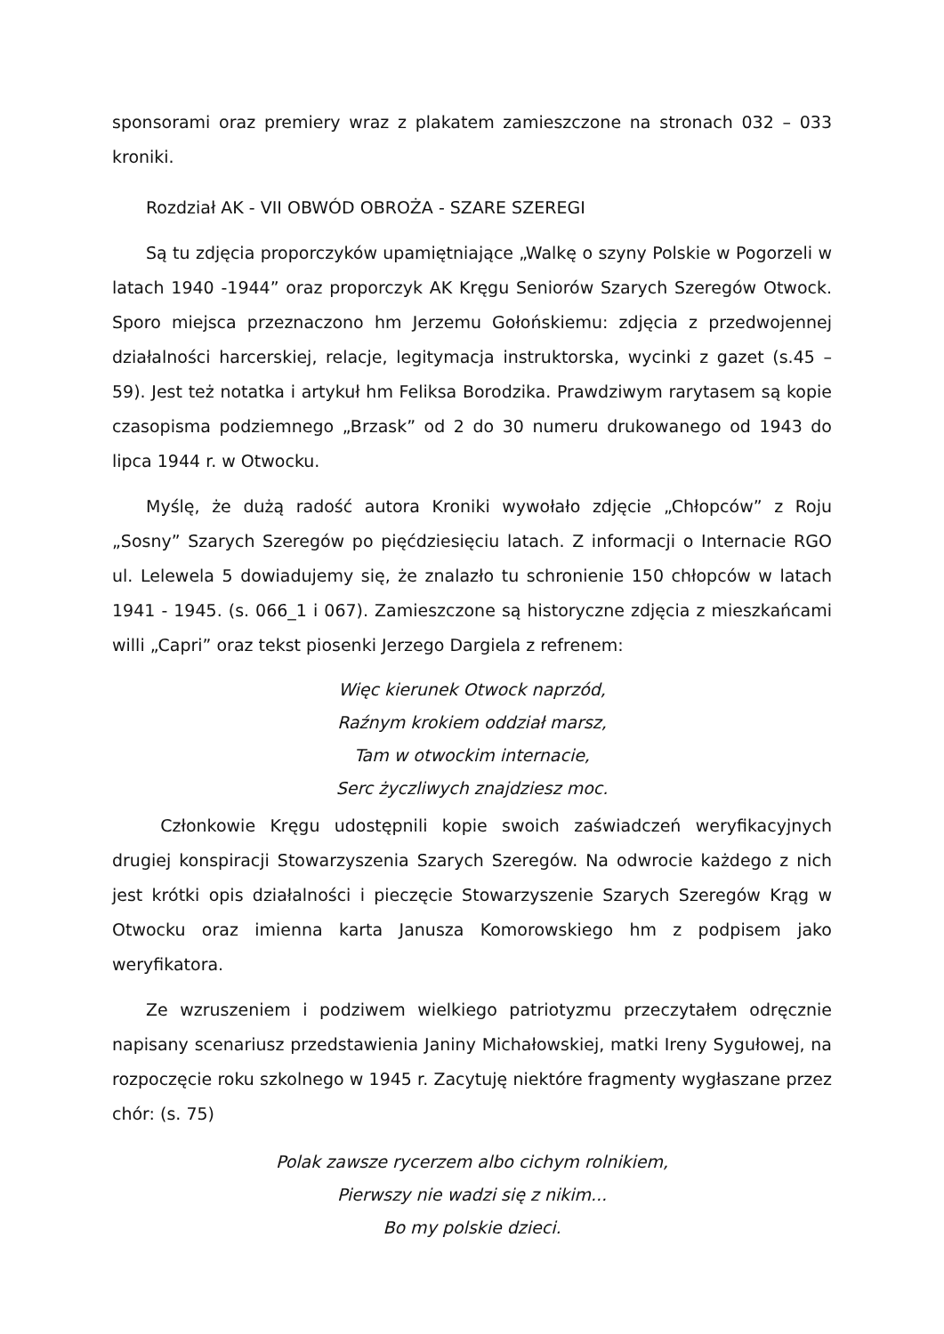sponsorami oraz premiery wraz z plakatem zamieszczone na stronach 032 – 033 kroniki.
Rozdział AK - VII OBWÓD OBROŻA - SZARE SZEREGI
Są tu zdjęcia proporczyków upamiętniające „Walkę o szyny Polskie w Pogorzeli w latach 1940 -1944” oraz proporczyk AK Kręgu Seniorów Szarych Szeregów Otwock. Sporo miejsca przeznaczono hm Jerzemu Gołońskiemu: zdjęcia z przedwojennej działalności harcerskiej, relacje, legitymacja instruktorska, wycinki z gazet (s.45 – 59). Jest też notatka i artykuł hm Feliksa Borodzika. Prawdziwym rarytasem są kopie czasopisma podziemnego „Brzask” od 2 do 30 numeru drukowanego od 1943 do lipca 1944 r. w Otwocku.
Myślę, że dużą radość autora Kroniki wywołało zdjęcie „Chłopców” z Roju „Sosny” Szarych Szeregów po pięćdziesięciu latach. Z informacji o Internacie RGO ul. Lelewela 5 dowiadujemy się, że znalazło tu schronienie 150 chłopców w latach 1941 - 1945. (s. 066_1 i 067). Zamieszczone są historyczne zdjęcia z mieszkańcami willi „Capri” oraz tekst piosenki Jerzego Dargiela z refrenem:
Więc kierunek Otwock naprzód,
Raźnym krokiem oddział marsz,
Tam w otwockim internacie,
Serc życzliwych znajdziesz moc.
Członkowie Kręgu udostępnili kopie swoich zaświadczeń weryfikacyjnych drugiej konspiracji Stowarzyszenia Szarych Szeregów. Na odwrocie każdego z nich jest krótki opis działalności i pieczęcie Stowarzyszenie Szarych Szeregów Krąg w Otwocku oraz imienna karta Janusza Komorowskiego hm z podpisem jako weryfikatora.
Ze wzruszeniem i podziwem wielkiego patriotyzmu przeczytałem odręcznie napisany scenariusz przedstawienia Janiny Michałowskiej, matki Ireny Sygułowej, na rozpoczęcie roku szkolnego w 1945 r. Zacytuję niektóre fragmenty wygłaszane przez chór: (s. 75)
Polak zawsze rycerzem albo cichym rolnikiem,
Pierwszy nie wadzi się z nikim...
Bo my polskie dzieci.